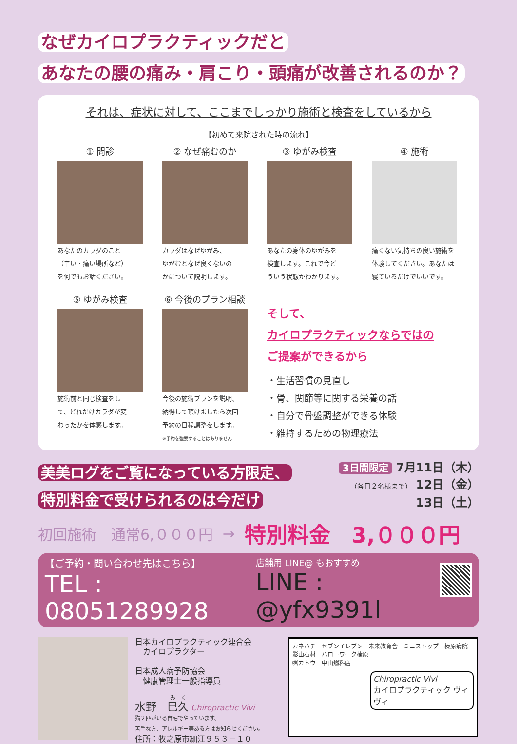なぜカイロプラクティックだと
あなたの腰の痛み・肩こり・頭痛が改善されるのか？
それは、症状に対して、ここまでしっかり施術と検査をしているから
【初めて来院された時の流れ】
① 問診
あなたのカラダのこと
（辛い・痛い場所など）
を何でもお話ください。
② なぜ痛むのか
カラダはなぜゆがみ、
ゆがむとなぜ良くないの
かについて説明します。
③ ゆがみ検査
あなたの身体のゆがみを
検査します。これで今ど
ういう状態かわかります。
④ 施術
痛くない気持ちの良い施術を
体験してください。あなたは
寝ているだけでいいです。
⑤ ゆがみ検査
施術前と同じ検査をし
て、どれだけカラダが変
わったかを体感します。
⑥ 今後のプラン相談
今後の施術プランを説明、
納得して頂けましたら次回
予約の日程調整をします。
※予約を強要することはありません
そして、
カイロプラクティックならではの
ご提案ができるから
・生活習慣の見直し
・骨、関節等に関する栄養の話
・自分で骨盤調整ができる体験
・維持するための物理療法
美美ログをご覧になっている方限定、
特別料金で受けられるのは今だけ
3日間限定 7月11日（木）
（各日２名様まで） 12日（金）
13日（土）
初回施術　通常6,０００円 → 特別料金　3,０００円
【ご予約・問い合わせ先はこちら】
TEL : 08051289928
店舗用 LINE@ もおすすめ
LINE : @yfx9391l
日本カイロプラクティック連合会
　カイロプラクター
日本成人病予防協会
　健康管理士一般指導員
水野　巳久 Chiropractic Vivi
猫２匹がいる自宅でやっています。
苦手な方、アレルギー等ある方はお知らせください。
住所：牧之原市細江９５３－１０
カネハチ　セブンイレブン　未来教育舎　ミニストップ　榛原病院
影山石材　ハローワーク榛原
㈱カトウ　中山燃料店
Chiropractic Vivi
カイロプラクティック ヴィヴィ